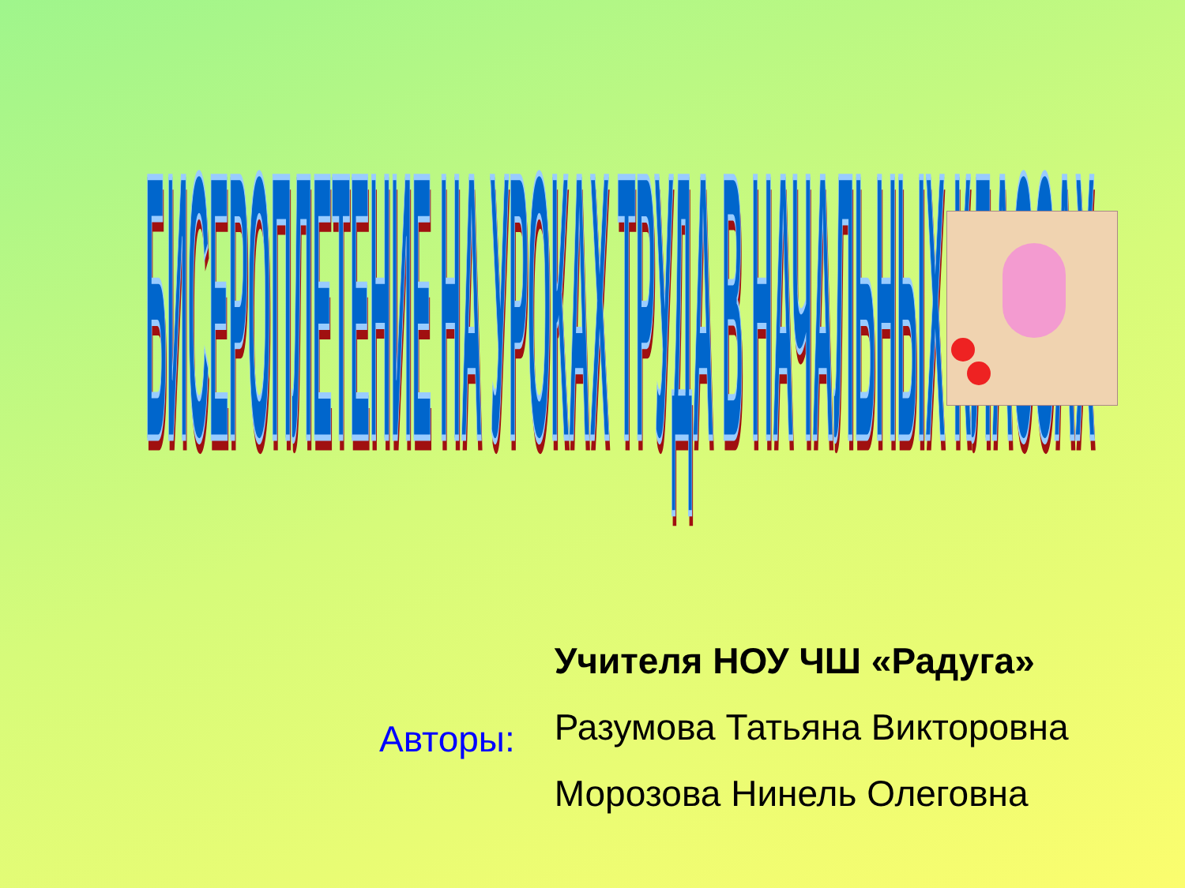БИСЕРОПЛЕТЕНИЕ НА УРОКАХ ТРУДА В НАЧАЛЬНЫХ КЛАССАХ
Авторы:
Учителя НОУ ЧШ «Радуга»
Разумова Татьяна Викторовна
Морозова Нинель Олеговна